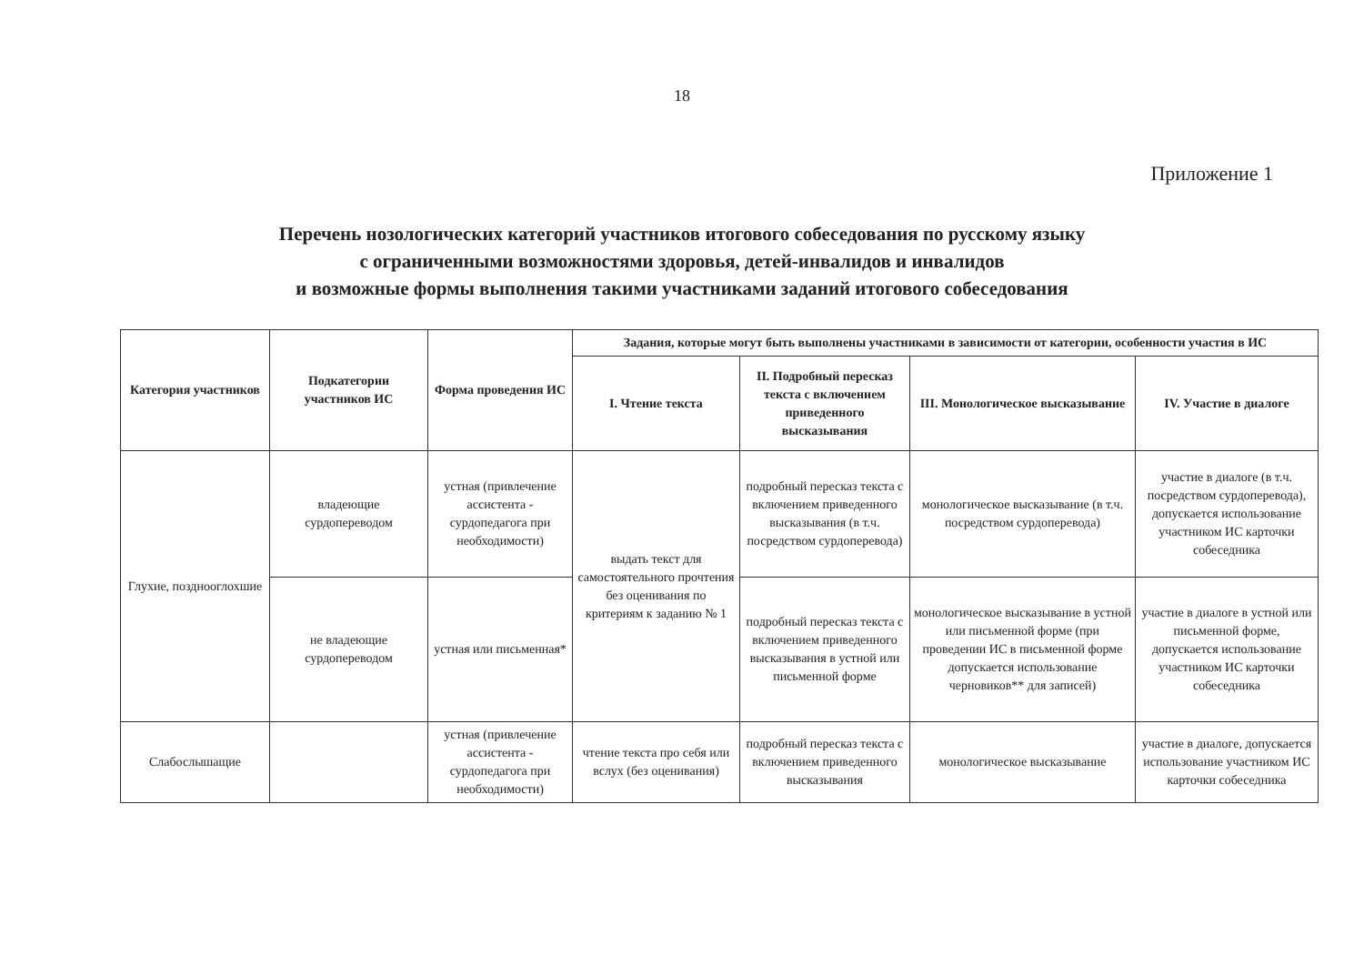18
Приложение 1
Перечень нозологических категорий участников итогового собеседования по русскому языку
с ограниченными возможностями здоровья, детей-инвалидов и инвалидов
и возможные формы выполнения такими участниками заданий итогового собеседования
| Категория участников | Подкатегории участников ИС | Форма проведения ИС | Задания, которые могут быть выполнены участниками в зависимости от категории, особенности участия в ИС | | | |
| --- | --- | --- | --- | --- | --- | --- |
| | | | I. Чтение текста | II. Подробный пересказ текста с включением приведенного высказывания | III. Монологическое высказывание | IV. Участие в диалоге |
| Глухие, позднооглохшие | владеющие сурдопереводом | устная (привлечение ассистента - сурдопедагога при необходимости) | выдать текст для самостоятельного прочтения без оценивания по критериям к заданию № 1 | подробный пересказ текста с включением приведенного высказывания (в т.ч. посредством сурдоперевода) | монологическое высказывание (в т.ч. посредством сурдоперевода) | участие в диалоге (в т.ч. посредством сурдоперевода), допускается использование участником ИС карточки собеседника |
| | не владеющие сурдопереводом | устная или письменная* | | подробный пересказ текста с включением приведенного высказывания в устной или письменной форме | монологическое высказывание в устной или письменной форме (при проведении ИС в письменной форме допускается использование черновиков** для записей) | участие в диалоге в устной или письменной форме, допускается использование участником ИС карточки собеседника |
| Слабослышащие | | устная (привлечение ассистента - сурдопедагога при необходимости) | чтение текста про себя или вслух (без оценивания) | подробный пересказ текста с включением приведенного высказывания | монологическое высказывание | участие в диалоге, допускается использование участником ИС карточки собеседника |